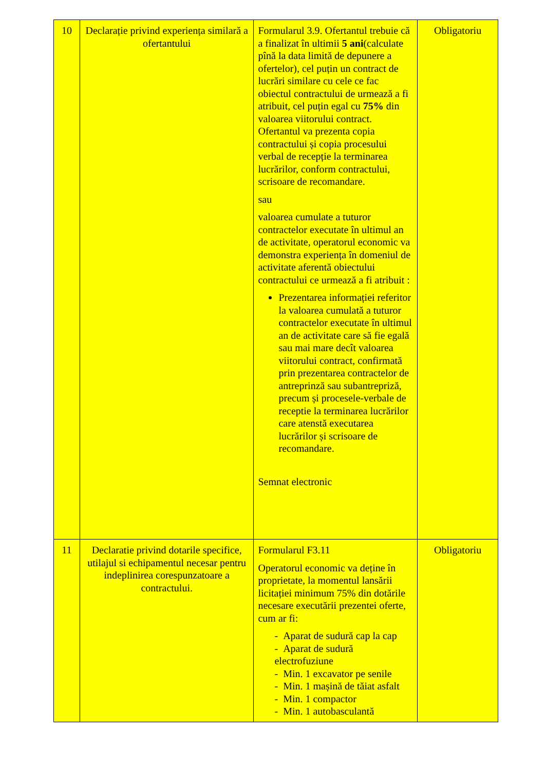| 10 | Declarație privind experiența similară a ofertantului | Formularul 3.9. Ofertantul trebuie că a finalizat în ultimii 5 ani (calculate pînă la data limită de depunere a ofertelor), cel puțin un contract de lucrări similare cu cele ce fac obiectul contractului de urmează a fi atribuit, cel puțin egal cu 75% din valoarea viitorului contract. Ofertantul va prezenta copia contractului și copia procesului verbal de recepție la terminarea lucrărilor, conform contractului, scrisoare de recomandare. sau valoarea cumulate a tuturor contractelor executate în ultimul an de activitate, operatorul economic va demonstra experiența în domeniul de activitate aferentă obiectului contractului ce urmează a fi atribuit : Prezentarea informației referitor la valoarea cumulată a tuturor contractelor executate în ultimul an de activitate care să fie egală sau mai mare decît valoarea viitorului contract, confirmată prin prezentarea contractelor de antreprinză sau subantrepriză, precum și procesele-verbale de receptie la terminarea lucrărilor care atenstă executarea lucrărilor și scrisoare de recomandare. Semnat electronic | Obligatoriu |
| 11 | Declaratie privind dotarile specifice, utilajul si echipamentul necesar pentru indeplinirea corespunzatoare a contractului. | Formularul F3.11 Operatorul economic va deține în proprietate, la momentul lansării licitației minimum 75% din dotările necesare executării prezentei oferte, cum ar fi: - Aparat de sudură cap la cap - Aparat de sudură electrofuziune - Min. 1 excavator pe senile - Min. 1 mașină de tăiat asfalt - Min. 1 compactor - Min. 1 autobasculantă | Obligatoriu |